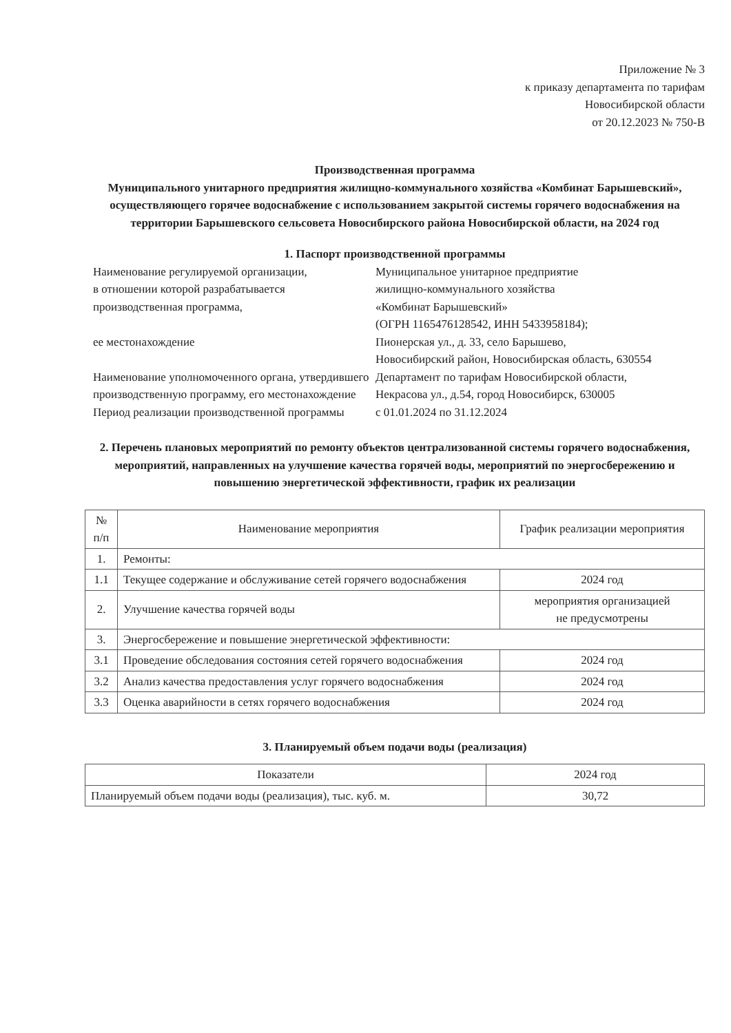Приложение № 3
к приказу департамента по тарифам
Новосибирской области
от 20.12.2023 № 750-В
Производственная программа
Муниципального унитарного предприятия жилищно-коммунального хозяйства «Комбинат Барышевский», осуществляющего горячее водоснабжение с использованием закрытой системы горячего водоснабжения на территории Барышевского сельсовета Новосибирского района Новосибирской области, на 2024 год
1. Паспорт производственной программы
| Наименование регулируемой организации, в отношении которой разрабатывается производственная программа, | Муниципальное унитарное предприятие жилищно-коммунального хозяйства «Комбинат Барышевский» (ОГРН 1165476128542, ИНН 5433958184); |
| ее местонахождение | Пионерская ул., д. 33, село Барышево, Новосибирский район, Новосибирская область, 630554 |
| Наименование уполномоченного органа, утвердившего производственную программу, его местонахождение | Департамент по тарифам Новосибирской области, Некрасова ул., д.54, город Новосибирск, 630005 |
| Период реализации производственной программы | с 01.01.2024 по 31.12.2024 |
2. Перечень плановых мероприятий по ремонту объектов централизованной системы горячего водоснабжения, мероприятий, направленных на улучшение качества горячей воды, мероприятий по энергосбережению и повышению энергетической эффективности, график их реализации
| № п/п | Наименование мероприятия | График реализации мероприятия |
| --- | --- | --- |
| 1. | Ремонты: | |
| 1.1 | Текущее содержание и обслуживание сетей горячего водоснабжения | 2024 год |
| 2. | Улучшение качества горячей воды | мероприятия организацией не предусмотрены |
| 3. | Энергосбережение и повышение энергетической эффективности: | |
| 3.1 | Проведение обследования состояния сетей горячего водоснабжения | 2024 год |
| 3.2 | Анализ качества предоставления услуг горячего водоснабжения | 2024 год |
| 3.3 | Оценка аварийности в сетях горячего водоснабжения | 2024 год |
3. Планируемый объем подачи воды (реализация)
| Показатели | 2024 год |
| --- | --- |
| Планируемый объем подачи воды (реализация), тыс. куб. м. | 30,72 |